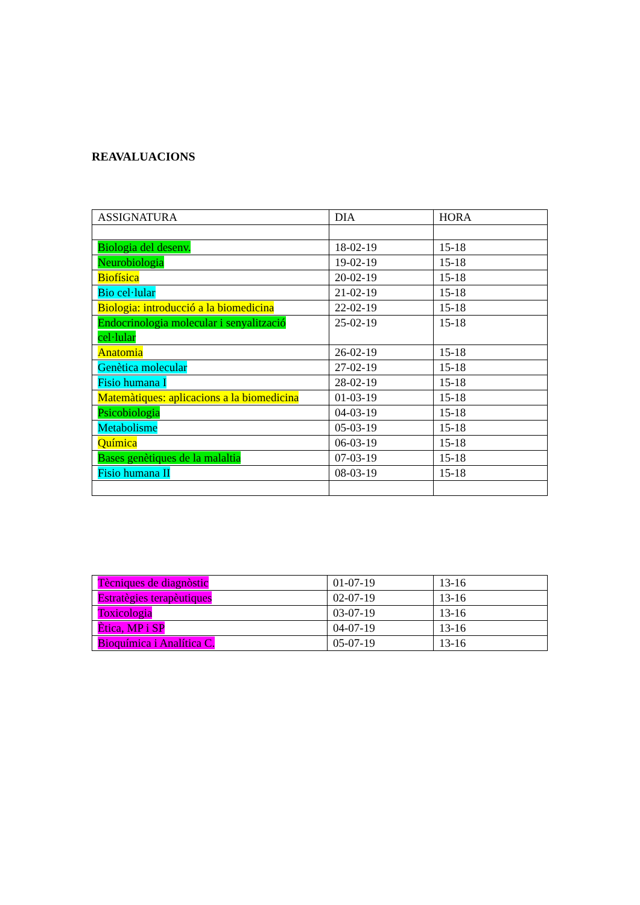REAVALUACIONS
| ASSIGNATURA | DIA | HORA |
| Biologia del desenv. | 18-02-19 | 15-18 |
| Neurobiologia | 19-02-19 | 15-18 |
| Biofísica | 20-02-19 | 15-18 |
| Bio cel·lular | 21-02-19 | 15-18 |
| Biologia: introducció a la biomedicina | 22-02-19 | 15-18 |
| Endocrinologia molecular i senyalització cel·lular | 25-02-19 | 15-18 |
| Anatomia | 26-02-19 | 15-18 |
| Genètica molecular | 27-02-19 | 15-18 |
| Fisio humana I | 28-02-19 | 15-18 |
| Matemàtiques: aplicacions a la biomedicina | 01-03-19 | 15-18 |
| Psicobiologia | 04-03-19 | 15-18 |
| Metabolisme | 05-03-19 | 15-18 |
| Química | 06-03-19 | 15-18 |
| Bases genètiques de la malaltia | 07-03-19 | 15-18 |
| Fisio humana II | 08-03-19 | 15-18 |
| Tècniques de diagnòstic | 01-07-19 | 13-16 |
| Estratègies terapèutiques | 02-07-19 | 13-16 |
| Toxicologia | 03-07-19 | 13-16 |
| Ètica, MP i SP | 04-07-19 | 13-16 |
| Bioquímica i Analítica C. | 05-07-19 | 13-16 |